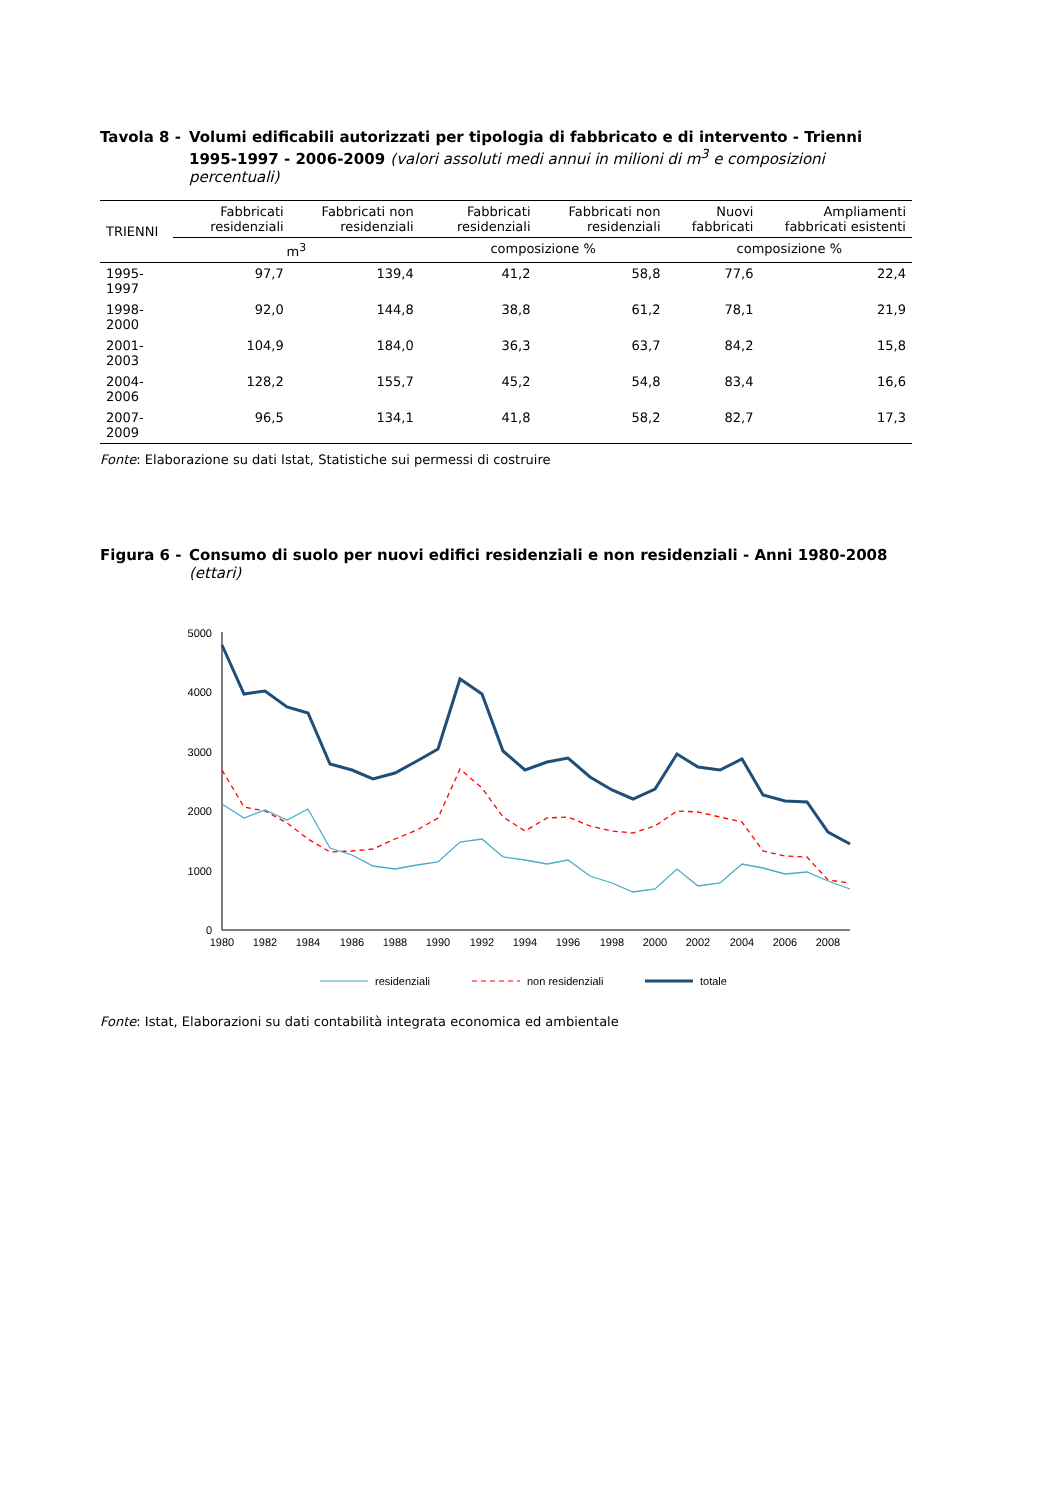Tavola 8 -
Volumi edificabili autorizzati per tipologia di fabbricato e di intervento - Trienni 1995-1997 - 2006-2009 (valori assoluti medi annui in milioni di m<sup>3</sup> e composizioni percentuali)
| TRIENNI | Fabbricati residenziali | Fabbricati non residenziali | Fabbricati residenziali | Fabbricati non residenziali | Nuovi fabbricati | Ampliamenti fabbricati esistenti |
| --- | --- | --- | --- | --- | --- | --- |
| | m<sup>3</sup> | | composizione % | | composizione % | |
| 1995-1997 | 97,7 | 139,4 | 41,2 | 58,8 | 77,6 | 22,4 |
| 1998-2000 | 92,0 | 144,8 | 38,8 | 61,2 | 78,1 | 21,9 |
| 2001-2003 | 104,9 | 184,0 | 36,3 | 63,7 | 84,2 | 15,8 |
| 2004-2006 | 128,2 | 155,7 | 45,2 | 54,8 | 83,4 | 16,6 |
| 2007-2009 | 96,5 | 134,1 | 41,8 | 58,2 | 82,7 | 17,3 |
Fonte: Elaborazione su dati Istat, Statistiche sui permessi di costruire
Figura 6 -
Consumo di suolo per nuovi edifici residenziali e non residenziali - Anni 1980-2008 (ettari)
0
1000
2000
3000
4000
5000
1980
1982
1984
1986
1988
1990
1992
1994
1996
1998
2000
2002
2004
2006
2008
residenziali
non residenziali
totale
Fonte: Istat, Elaborazioni su dati contabilità integrata economica ed ambientale